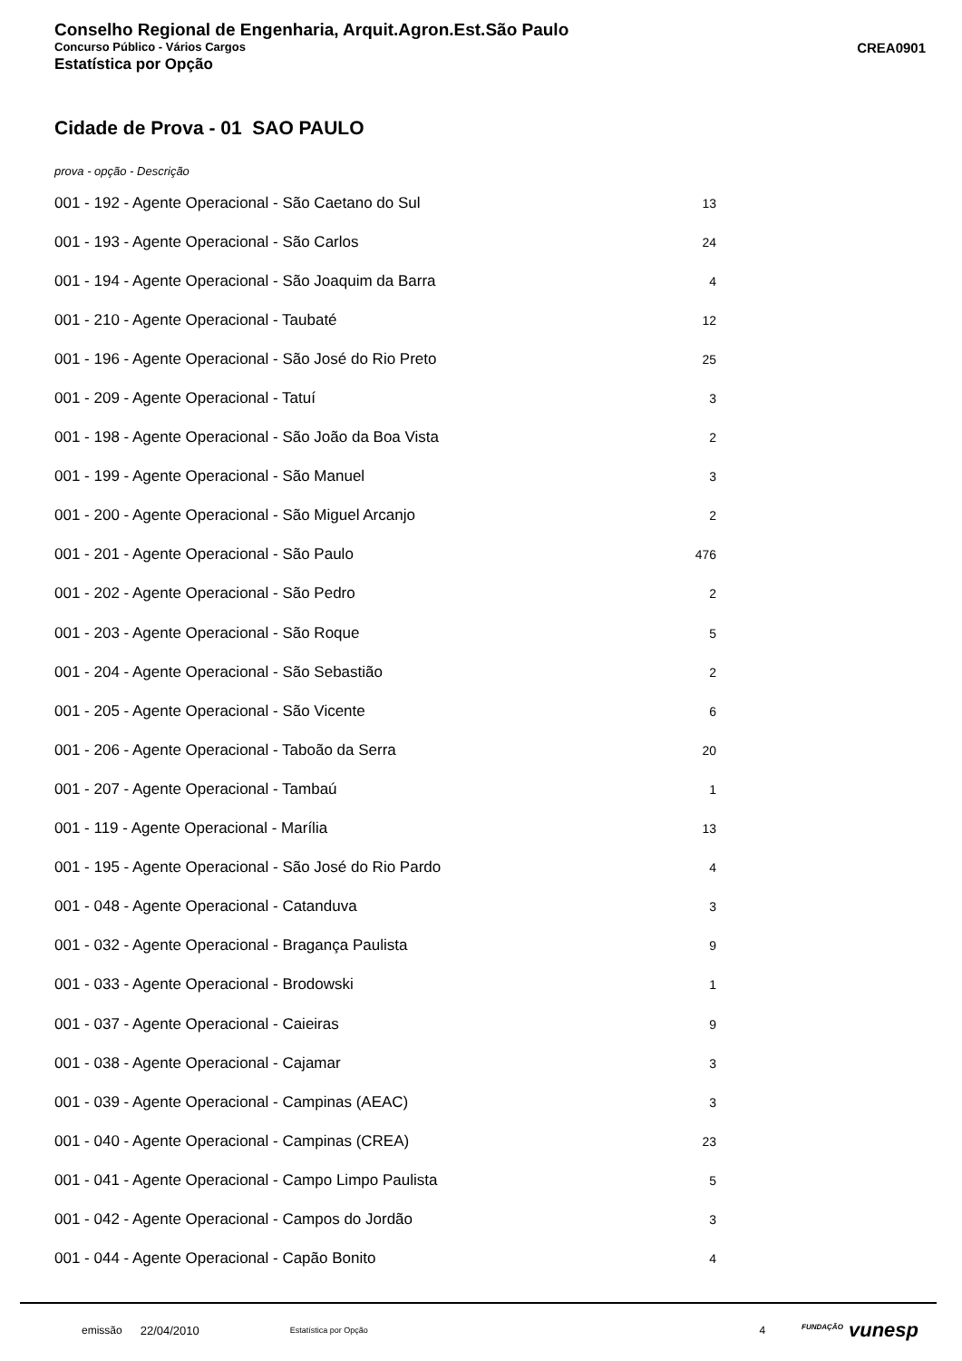Conselho Regional de Engenharia, Arquit.Agron.Est.São Paulo
Concurso Público - Vários Cargos CREA0901
Estatística por Opção
Cidade de Prova - 01 SAO PAULO
prova - opção - Descrição
| 001 - 192 - Agente Operacional - São Caetano do Sul | 13 |
| 001 - 193 - Agente Operacional - São Carlos | 24 |
| 001 - 194 - Agente Operacional - São Joaquim da Barra | 4 |
| 001 - 210 - Agente Operacional - Taubaté | 12 |
| 001 - 196 - Agente Operacional - São José do Rio Preto | 25 |
| 001 - 209 - Agente Operacional - Tatuí | 3 |
| 001 - 198 - Agente Operacional - São João da Boa Vista | 2 |
| 001 - 199 - Agente Operacional - São Manuel | 3 |
| 001 - 200 - Agente Operacional - São Miguel Arcanjo | 2 |
| 001 - 201 - Agente Operacional - São Paulo | 476 |
| 001 - 202 - Agente Operacional - São Pedro | 2 |
| 001 - 203 - Agente Operacional - São Roque | 5 |
| 001 - 204 - Agente Operacional - São Sebastião | 2 |
| 001 - 205 - Agente Operacional - São Vicente | 6 |
| 001 - 206 - Agente Operacional - Taboão da Serra | 20 |
| 001 - 207 - Agente Operacional - Tambaú | 1 |
| 001 - 119 - Agente Operacional - Marília | 13 |
| 001 - 195 - Agente Operacional - São José do Rio Pardo | 4 |
| 001 - 048 - Agente Operacional - Catanduva | 3 |
| 001 - 032 - Agente Operacional - Bragança Paulista | 9 |
| 001 - 033 - Agente Operacional - Brodowski | 1 |
| 001 - 037 - Agente Operacional - Caieiras | 9 |
| 001 - 038 - Agente Operacional - Cajamar | 3 |
| 001 - 039 - Agente Operacional - Campinas (AEAC) | 3 |
| 001 - 040 - Agente Operacional - Campinas (CREA) | 23 |
| 001 - 041 - Agente Operacional - Campo Limpo Paulista | 5 |
| 001 - 042 - Agente Operacional - Campos do Jordão | 3 |
| 001 - 044 - Agente Operacional - Capão Bonito | 4 |
emissão 22/04/2010 Estatística por Opção 4 <sup>FUNDAÇÃO</sup> vunesp